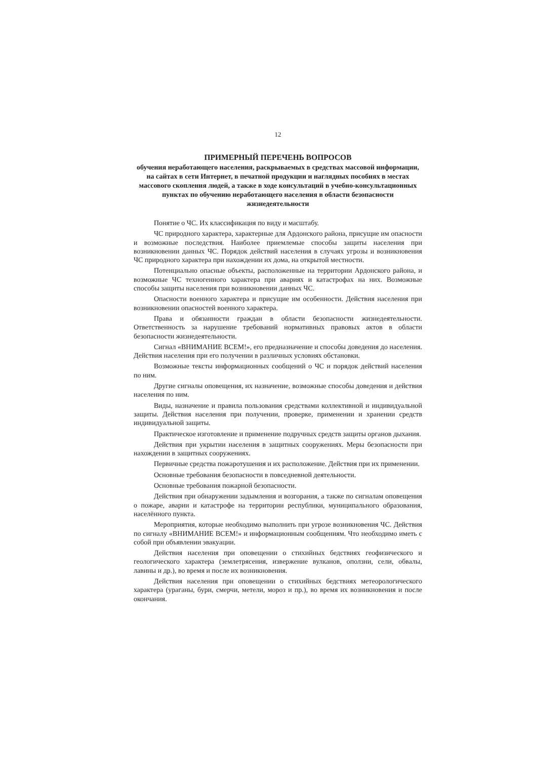12
ПРИМЕРНЫЙ ПЕРЕЧЕНЬ ВОПРОСОВ
обучения неработающего населения, раскрываемых в средствах массовой информации, на сайтах в сети Интернет, в печатной продукции и наглядных пособиях в местах массового скопления людей, а также в ходе консультаций в учебно-консультационных пунктах по обучению неработающего населения в области безопасности жизнедеятельности
Понятие о ЧС. Их классификация по виду и масштабу.
ЧС природного характера, характерные для Ардонского района, присущие им опасности и возможные последствия. Наиболее приемлемые способы защиты населения при возникновении данных ЧС. Порядок действий населения в случаях угрозы и возникновения ЧС природного характера при нахождении их дома, на открытой местности.
Потенциально опасные объекты, расположенные на территории Ардонского района, и возможные ЧС техногенного характера при авариях и катастрофах на них. Возможные способы защиты населения при возникновении данных ЧС.
Опасности военного характера и присущие им особенности. Действия населения при возникновении опасностей военного характера.
Права и обязанности граждан в области безопасности жизнедеятельности. Ответственность за нарушение требований нормативных правовых актов в области безопасности жизнедеятельности.
Сигнал «ВНИМАНИЕ ВСЕМ!», его предназначение и способы доведения до населения. Действия населения при его получении в различных условиях обстановки.
Возможные тексты информационных сообщений о ЧС и порядок действий населения по ним.
Другие сигналы оповещения, их назначение, возможные способы доведения и действия населения по ним.
Виды, назначение и правила пользования средствами коллективной и индивидуальной защиты. Действия населения при получении, проверке, применении и хранении средств индивидуальной защиты.
Практическое изготовление и применение подручных средств защиты органов дыхания.
Действия при укрытии населения в защитных сооружениях. Меры безопасности при нахождении в защитных сооружениях.
Первичные средства пожаротушения и их расположение. Действия при их применении.
Основные требования безопасности в повседневной деятельности.
Основные требования пожарной безопасности.
Действия при обнаружении задымления и возгорания, а также по сигналам оповещения о пожаре, аварии и катастрофе на территории республики, муниципального образования, населённого пункта.
Мероприятия, которые необходимо выполнить при угрозе возникновения ЧС. Действия по сигналу «ВНИМАНИЕ ВСЕМ!» и информационным сообщениям. Что необходимо иметь с собой при объявлении эвакуации.
Действия населения при оповещении о стихийных бедствиях геофизического и геологического характера (землетрясения, извержение вулканов, оползни, сели, обвалы, лавины и др.), во время и после их возникновения.
Действия населения при оповещении о стихийных бедствиях метеорологического характера (ураганы, бури, смерчи, метели, мороз и пр.), во время их возникновения и после окончания.